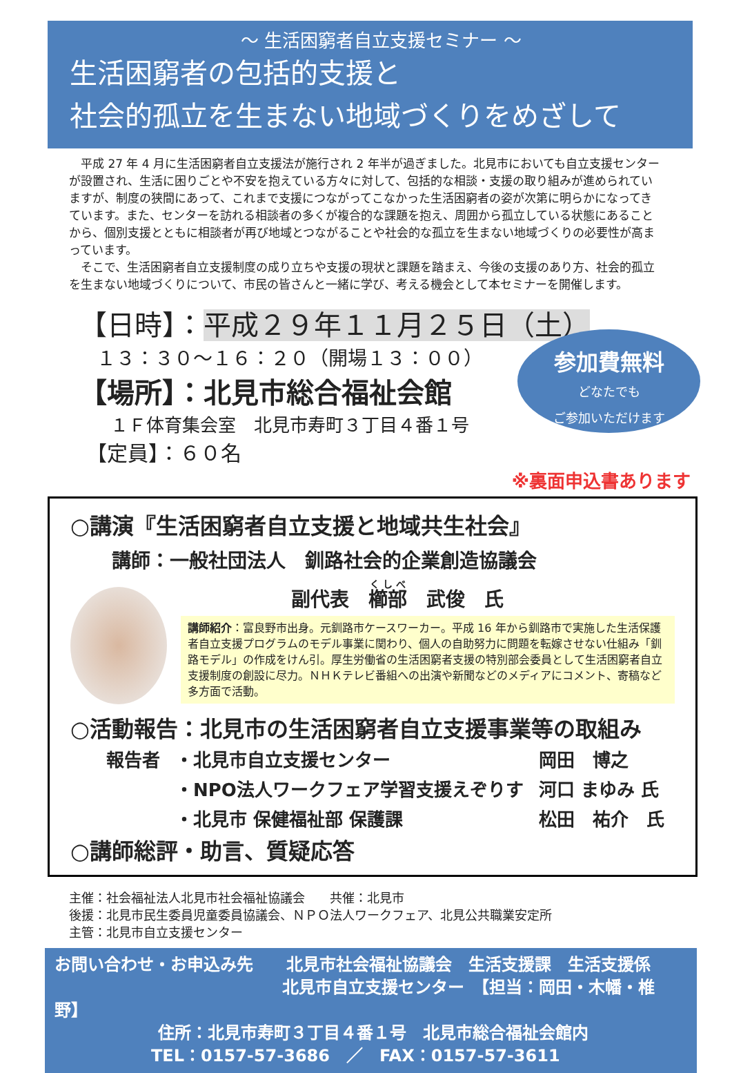～ 生活困窮者自立支援セミナー ～
生活困窮者の包括的支援と
社会的孤立を生まない地域づくりをめざして
　平成 27 年 4 月に生活困窮者自立支援法が施行され 2 年半が過ぎました。北見市においても自立支援センターが設置され、生活に困りごとや不安を抱えている方々に対して、包括的な相談・支援の取り組みが進められていますが、制度の狭間にあって、これまで支援につながってこなかった生活困窮者の姿が次第に明らかになってきています。また、センターを訪れる相談者の多くが複合的な課題を抱え、周囲から孤立している状態にあることから、個別支援とともに相談者が再び地域とつながることや社会的な孤立を生まない地域づくりの必要性が高まっています。
　そこで、生活困窮者自立支援制度の成り立ちや支援の現状と課題を踏まえ、今後の支援のあり方、社会的孤立を生まない地域づくりについて、市民の皆さんと一緒に学び、考える機会として本セミナーを開催します。
【日時】：平成２９年１１月２５日（土）
１３：３０～１６：２０（開場１３：００）
【場所】：北見市総合福祉会館
１Ｆ体育集会室　北見市寿町３丁目４番１号
【定員】：６０名
参加費無料
どなたでも
ご参加いただけます
※裏面申込書あります
○講演『生活困窮者自立支援と地域共生社会』
講師：一般社団法人　釧路社会的企業創造協議会
副代表　櫛部　武俊　氏
講師紹介：富良野市出身。元釧路市ケースワーカー。平成 16 年から釧路市で実施した生活保護者自立支援プログラムのモデル事業に関わり、個人の自助努力に問題を転嫁させない仕組み「釧路モデル」の作成をけん引。厚生労働省の生活困窮者支援の特別部会委員として生活困窮者自立支援制度の創設に尽力。ＮＨＫテレビ番組への出演や新聞などのメディアにコメント、寄稿など多方面で活動。
○活動報告：北見市の生活困窮者自立支援事業等の取組み
| 報告者 | ・北見市自立支援センター | 岡田 博之 |
| | ・NPO法人ワークフェア学習支援えぞりす | 河口 まゆみ 氏 |
| | ・北見市 保健福祉部 保護課 | 松田 祐介 氏 |
○講師総評・助言、質疑応答
主催：社会福祉法人北見市社会福祉協議会　　共催：北見市
後援：北見市民生委員児童委員協議会、ＮＰＯ法人ワークフェア、北見公共職業安定所
主管：北見市自立支援センター
お問い合わせ・お申込み先　　北見市社会福祉協議会　生活支援課　生活支援係
北見市自立支援センター　【担当：岡田・木幡・椎野】
住所：北見市寿町３丁目４番１号　北見市総合福祉会館内
TEL：0157-57-3686　／　FAX：0157-57-3611